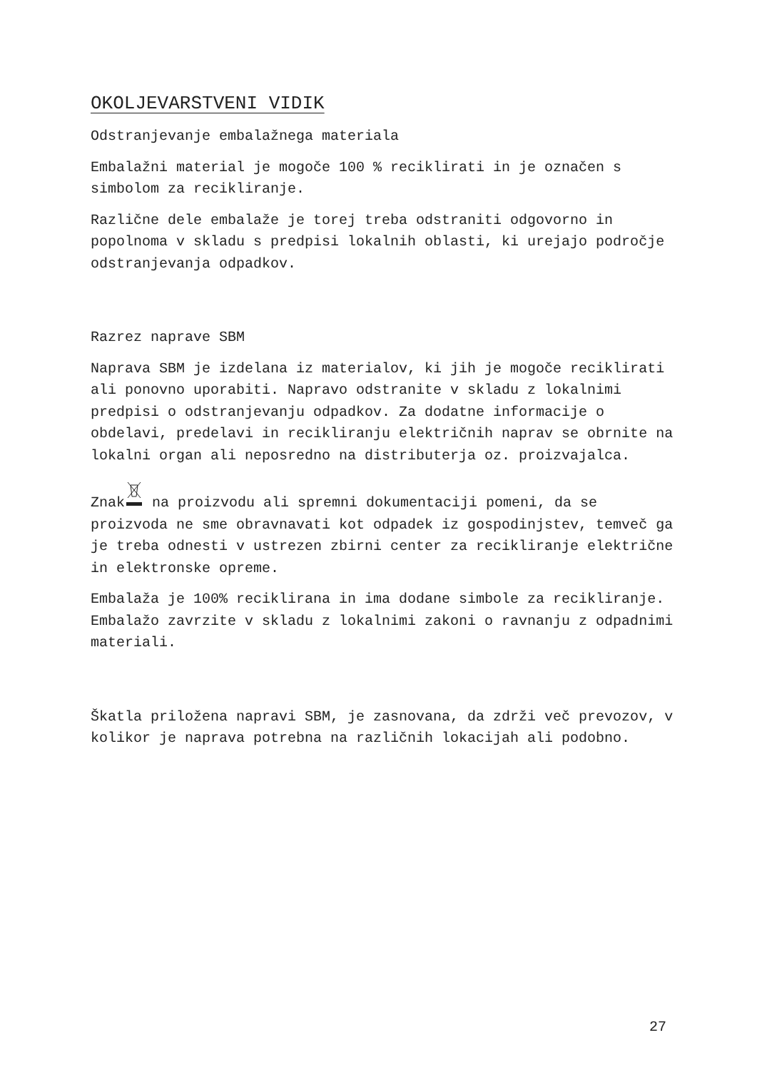OKOLJEVARSTVENI VIDIK
Odstranjevanje embalažnega materiala
Embalažni material je mogoče 100 % reciklirati in je označen s simbolom za recikliranje.
Različne dele embalaže je torej treba odstraniti odgovorno in popolnoma v skladu s predpisi lokalnih oblasti, ki urejajo področje odstranjevanja odpadkov.
Razrez naprave SBM
Naprava SBM je izdelana iz materialov, ki jih je mogoče reciklirati ali ponovno uporabiti. Napravo odstranite v skladu z lokalnimi predpisi o odstranjevanju odpadkov. Za dodatne informacije o obdelavi, predelavi in recikliranju električnih naprav se obrnite na lokalni organ ali neposredno na distributerja oz. proizvajalca.
Znak na proizvodu ali spremni dokumentaciji pomeni, da se proizvoda ne sme obravnavati kot odpadek iz gospodinjstev, temveč ga je treba odnesti v ustrezen zbirni center za recikliranje električne in elektronske opreme.
Embalaža je 100% reciklirana in ima dodane simbole za recikliranje. Embalažo zavrzite v skladu z lokalnimi zakoni o ravnanju z odpadnimi materiali.
Škatla priložena napravi SBM, je zasnovana, da zdrži več prevozov, v kolikor je naprava potrebna na različnih lokacijah ali podobno.
27